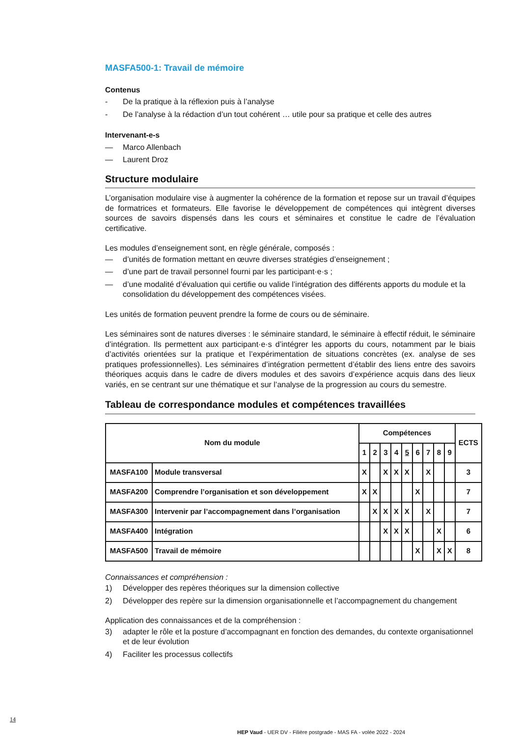MASFA500-1: Travail de mémoire
Contenus
- De la pratique à la réflexion puis à l’analyse
- De l’analyse à la rédaction d’un tout cohérent … utile pour sa pratique et celle des autres
Intervenant-e-s
— Marco Allenbach
— Laurent Droz
Structure modulaire
L’organisation modulaire vise à augmenter la cohérence de la formation et repose sur un travail d’équipes de formatrices et formateurs. Elle favorise le développement de compétences qui intègrent diverses sources de savoirs dispensés dans les cours et séminaires et constitue le cadre de l’évaluation certificative.
Les modules d’enseignement sont, en règle générale, composés :
— d’unités de formation mettant en œuvre diverses stratégies d’enseignement ;
— d’une part de travail personnel fourni par les participant·e·s ;
— d’une modalité d’évaluation qui certifie ou valide l’intégration des différents apports du module et la consolidation du développement des compétences visées.
Les unités de formation peuvent prendre la forme de cours ou de séminaire.
Les séminaires sont de natures diverses : le séminaire standard, le séminaire à effectif réduit, le séminaire d’intégration. Ils permettent aux participant·e·s d’intégrer les apports du cours, notamment par le biais d’activités orientées sur la pratique et l’expérimentation de situations concrètes (ex. analyse de ses pratiques professionnelles). Les séminaires d’intégration permettent d’établir des liens entre des savoirs théoriques acquis dans le cadre de divers modules et des savoirs d’expérience acquis dans des lieux variés, en se centrant sur une thématique et sur l’analyse de la progression au cours du semestre.
Tableau de correspondance modules et compétences travaillées
| Nom du module | | Compétences | | | | | | | | | ECTS |
| --- | --- | --- | --- | --- | --- | --- | --- | --- | --- | --- | --- |
| | | 1 | 2 | 3 | 4 | 5 | 6 | 7 | 8 | 9 | |
| MASFA100 | Module transversal | X | | X | X | X | | X | | | 3 |
| MASFA200 | Comprendre l’organisation et son développement | X | X | | | | X | | | | 7 |
| MASFA300 | Intervenir par l’accompagnement dans l’organisation | | X | X | X | X | | X | | | 7 |
| MASFA400 | Intégration | | | X | X | X | | | X | | 6 |
| MASFA500 | Travail de mémoire | | | | | | X | | X | X | 8 |
Connaissances et compréhension :
1) Développer des repères théoriques sur la dimension collective
2) Développer des repère sur la dimension organisationnelle et l’accompagnement du changement
Application des connaissances et de la compréhension :
3) adapter le rôle et la posture d’accompagnant en fonction des demandes, du contexte organisationnel et de leur évolution
4) Faciliter les processus collectifs
14
HEP Vaud - UER DV - Filière postgrade - MAS FA - volée 2022 - 2024